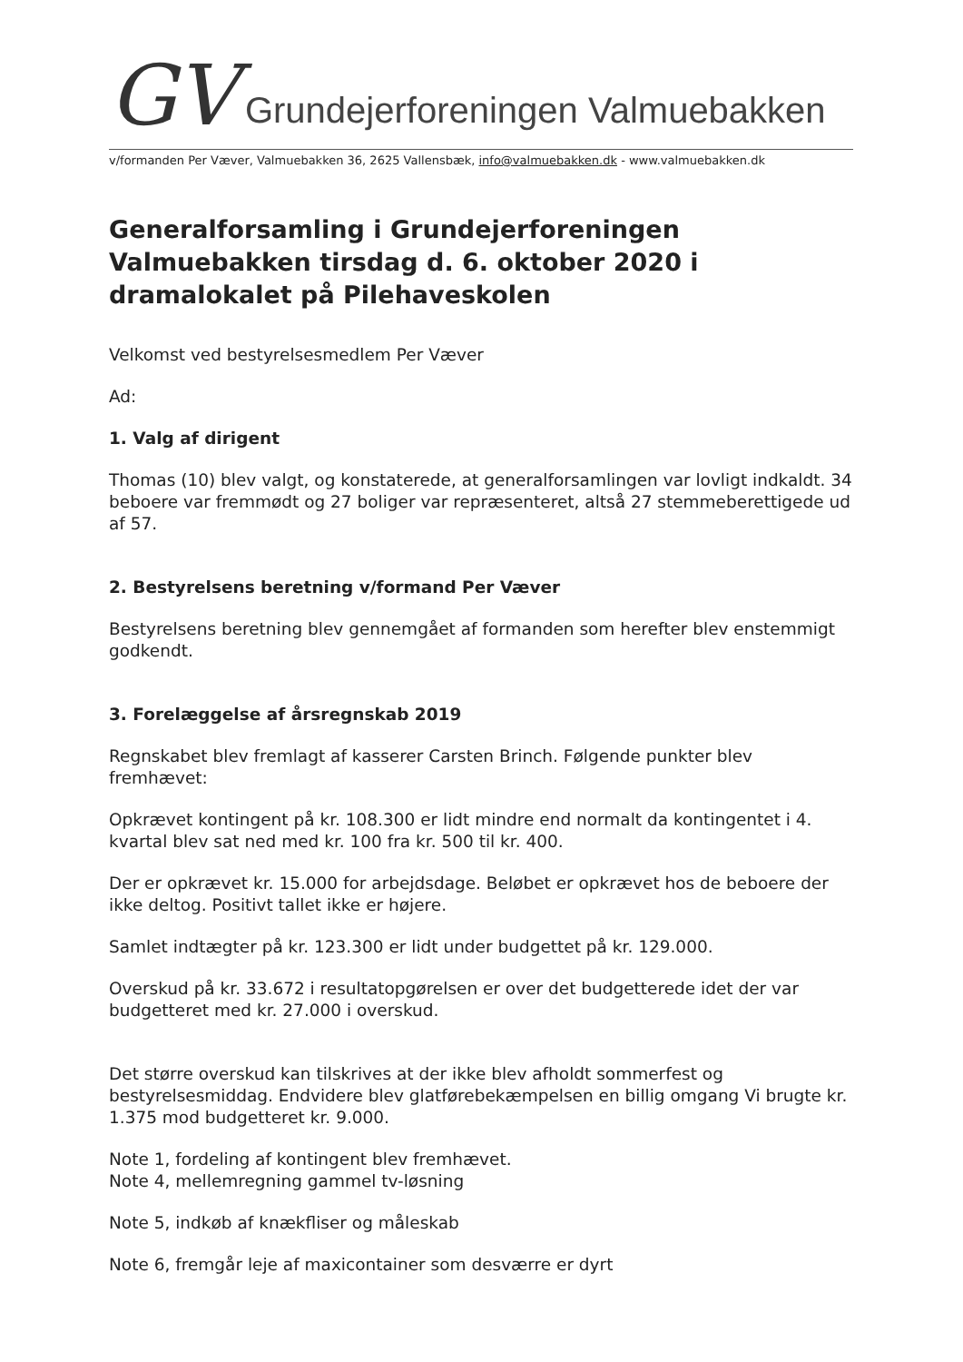GV Grundejerforeningen Valmuebakken
v/formanden Per Væver, Valmuebakken 36, 2625 Vallensbæk, info@valmuebakken.dk - www.valmuebakken.dk
Generalforsamling i Grundejerforeningen Valmuebakken tirsdag d. 6. oktober 2020 i dramalokalet på Pilehaveskolen
Velkomst ved bestyrelsesmedlem Per Væver
Ad:
1. Valg af dirigent
Thomas (10) blev valgt, og konstaterede, at generalforsamlingen var lovligt indkaldt. 34 beboere var fremmødt og 27 boliger var repræsenteret, altså 27 stemmeberettigede ud af 57.
2. Bestyrelsens beretning v/formand Per Væver
Bestyrelsens beretning blev gennemgået af formanden som herefter blev enstemmigt godkendt.
3. Forelæggelse af årsregnskab 2019
Regnskabet blev fremlagt af kasserer Carsten Brinch. Følgende punkter blev fremhævet:
Opkrævet kontingent på kr. 108.300 er lidt mindre end normalt da kontingentet i 4. kvartal blev sat ned med kr. 100 fra kr. 500 til kr. 400.
Der er opkrævet kr. 15.000 for arbejdsdage. Beløbet er opkrævet hos de beboere der ikke deltog. Positivt tallet ikke er højere.
Samlet indtægter på kr. 123.300 er lidt under budgettet på kr. 129.000.
Overskud på kr. 33.672 i resultatopgørelsen er over det budgetterede idet der var budgetteret med kr. 27.000 i overskud.
Det større overskud kan tilskrives at der ikke blev afholdt sommerfest og bestyrelsesmiddag. Endvidere blev glatførebekæmpelsen en billig omgang Vi brugte kr. 1.375 mod budgetteret kr. 9.000.
Note 1, fordeling af kontingent blev fremhævet.
Note 4, mellemregning gammel tv-løsning
Note 5, indkøb af knækfliser og måleskab
Note 6, fremgår leje af maxicontainer som desværre er dyrt